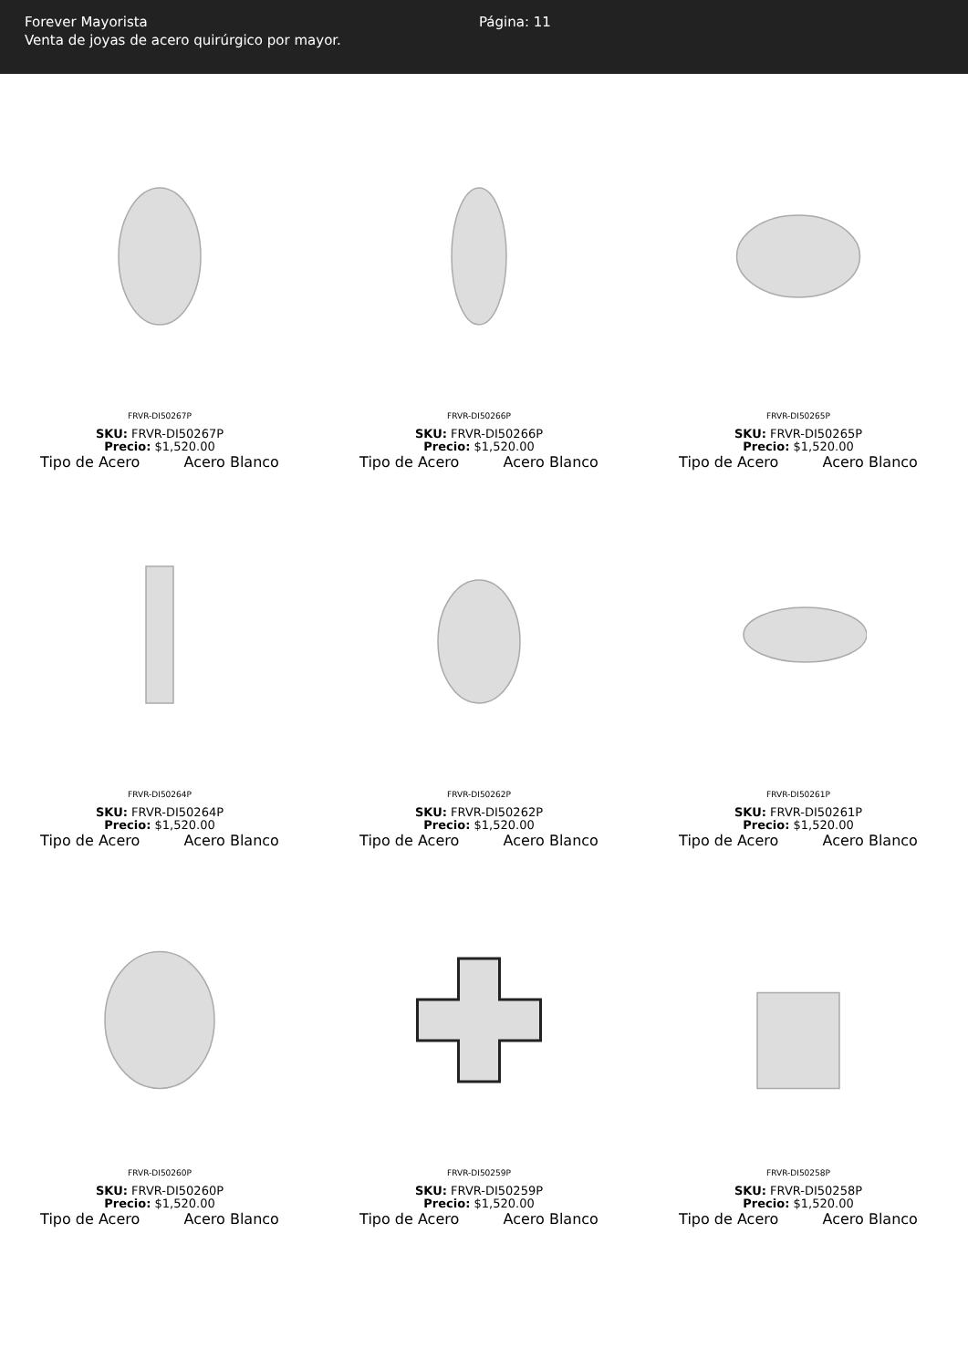Forever Mayorista
Venta de joyas de acero quirúrgico por mayor.
Página: 11
FRVR-DI50267P
SKU: FRVR-DI50267P
Precio: $1,520.00
Tipo de Acero Acero Blanco
FRVR-DI50266P
SKU: FRVR-DI50266P
Precio: $1,520.00
Tipo de Acero Acero Blanco
FRVR-DI50265P
SKU: FRVR-DI50265P
Precio: $1,520.00
Tipo de Acero Acero Blanco
FRVR-DI50264P
SKU: FRVR-DI50264P
Precio: $1,520.00
Tipo de Acero Acero Blanco
FRVR-DI50262P
SKU: FRVR-DI50262P
Precio: $1,520.00
Tipo de Acero Acero Blanco
FRVR-DI50261P
SKU: FRVR-DI50261P
Precio: $1,520.00
Tipo de Acero Acero Blanco
FRVR-DI50260P
SKU: FRVR-DI50260P
Precio: $1,520.00
Tipo de Acero Acero Blanco
FRVR-DI50259P
SKU: FRVR-DI50259P
Precio: $1,520.00
Tipo de Acero Acero Blanco
FRVR-DI50258P
SKU: FRVR-DI50258P
Precio: $1,520.00
Tipo de Acero Acero Blanco